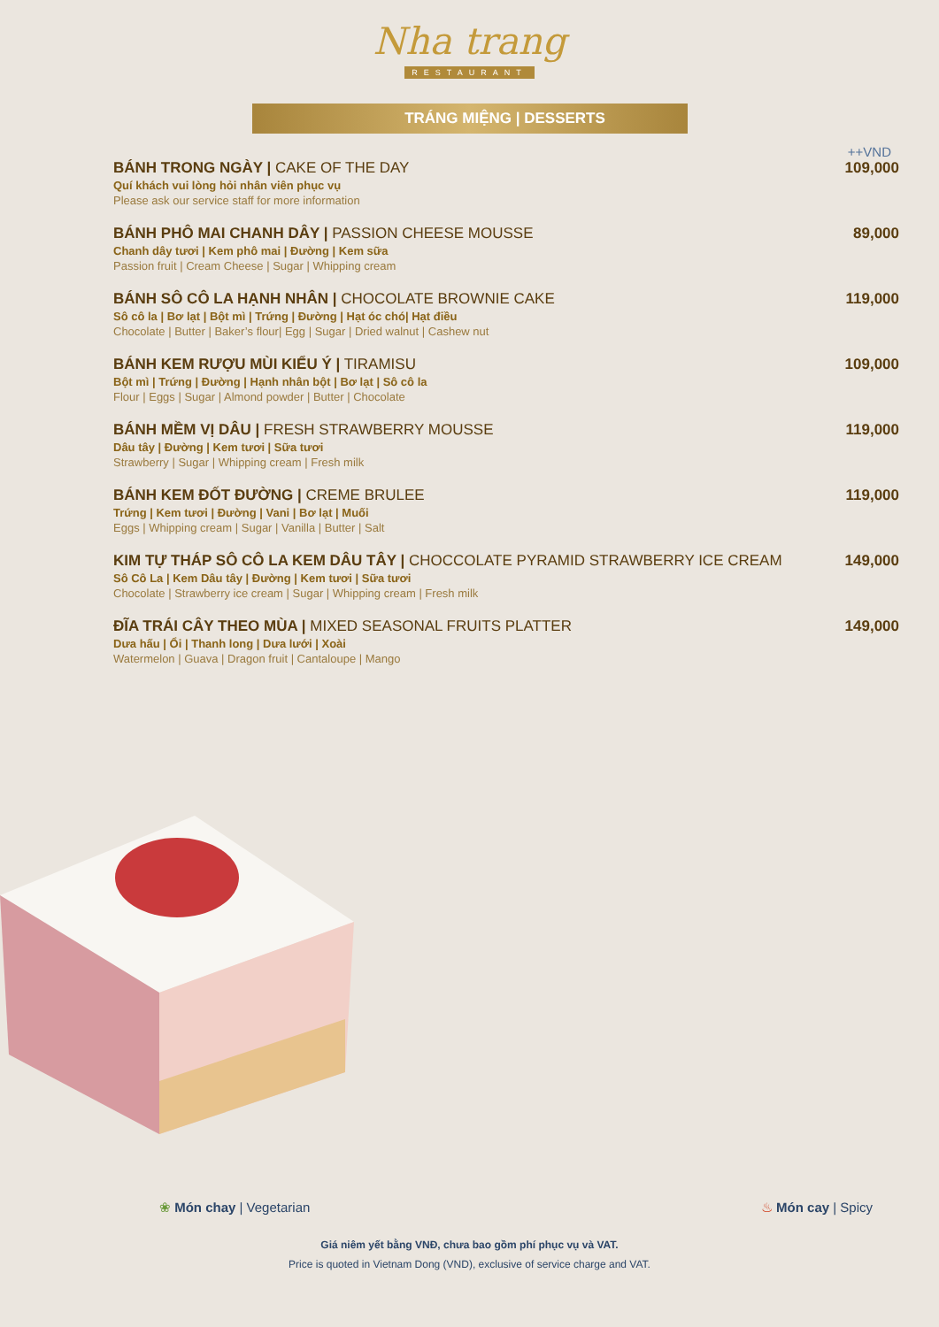Nha trang
RESTAURANT
TRÁNG MIỆNG | DESSERTS
++VND
BÁNH TRONG NGÀY | CAKE OF THE DAY
Quí khách vui lòng hỏi nhân viên phục vụ
Please ask our service staff for more information
109,000
BÁNH PHÔ MAI CHANH DÂY | PASSION CHEESE MOUSSE
Chanh dây tươi | Kem phô mai | Đường | Kem sữa
Passion fruit | Cream Cheese | Sugar | Whipping cream
89,000
BÁNH SÔ CÔ LA HẠNH NHÂN | CHOCOLATE BROWNIE CAKE
Sô cô la | Bơ lạt | Bột mì | Trứng | Đường | Hạt óc chó| Hạt điều
Chocolate | Butter | Baker’s flour| Egg | Sugar | Dried walnut | Cashew nut
119,000
BÁNH KEM RƯỢU MÙI KIỂU Ý | TIRAMISU
Bột mì | Trứng | Đường | Hạnh nhân bột | Bơ lạt | Sô cô la
Flour | Eggs | Sugar | Almond powder | Butter | Chocolate
109,000
BÁNH MỀM VỊ DÂU | FRESH STRAWBERRY MOUSSE
Dâu tây | Đường | Kem tươi | Sữa tươi
Strawberry | Sugar | Whipping cream | Fresh milk
119,000
BÁNH KEM ĐỐT ĐƯỜNG | CREME BRULEE
Trứng | Kem tươi | Đường | Vani | Bơ lạt | Muối
Eggs | Whipping cream | Sugar | Vanilla | Butter | Salt
119,000
KIM TỰ THÁP SÔ CÔ LA KEM DÂU TÂY | CHOCCOLATE PYRAMID STRAWBERRY ICE CREAM
Sô Cô La | Kem Dâu tây | Đường | Kem tươi | Sữa tươi
Chocolate | Strawberry ice cream | Sugar | Whipping cream | Fresh milk
149,000
ĐĨA TRÁI CÂY THEO MÙA | MIXED SEASONAL FRUITS PLATTER
Dưa hấu | Ổi | Thanh long | Dưa lưới | Xoài
Watermelon | Guava | Dragon fruit | Cantaloupe | Mango
149,000
❀ Món chay | Vegetarian ♨ Món cay | Spicy
Giá niêm yết bằng VNĐ, chưa bao gồm phí phục vụ và VAT.
Price is quoted in Vietnam Dong (VND), exclusive of service charge and VAT.